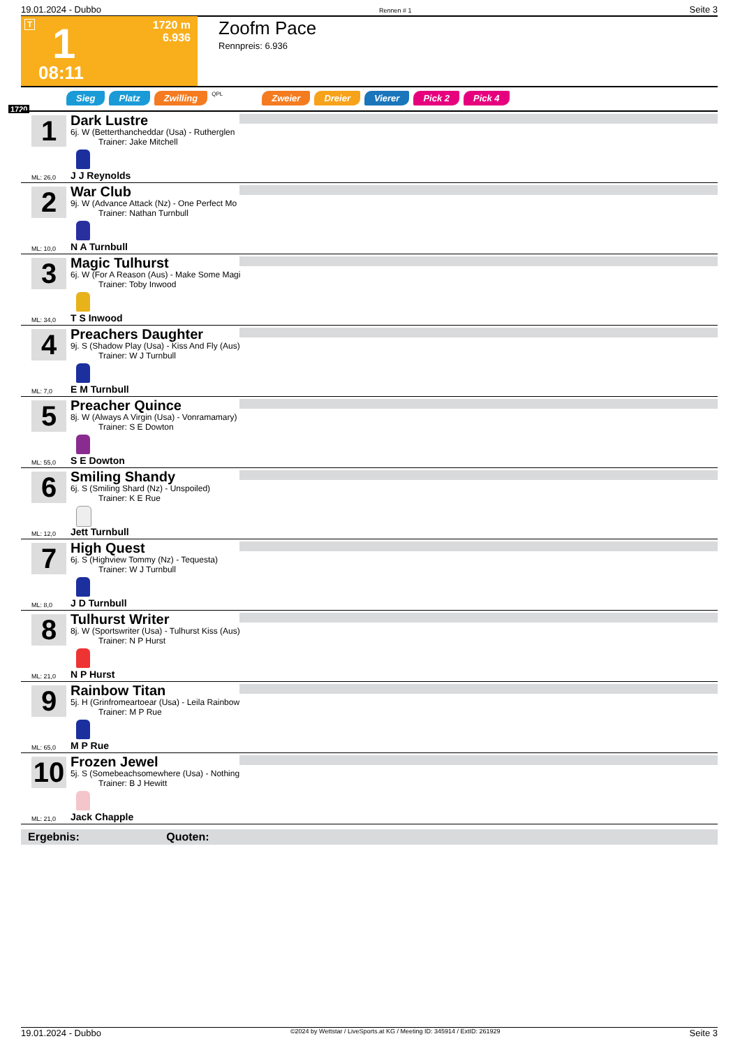19.01.2024 - Dubbo Rennen # 1 Seite 3
T 1 1720 m
6.936
08:11
Zoofm Pace
Rennpreis: 6.936
1720
Sieg Platz Zwilling QPL Zweier Dreier Vierer Pick 2 Pick 4
1
Dark Lustre
6j. W (Betterthancheddar (Usa) - Rutherglen
Trainer: Jake Mitchell
ML: 26,0 J J Reynolds
2
War Club
9j. W (Advance Attack (Nz) - One Perfect Mo
Trainer: Nathan Turnbull
ML: 10,0 N A Turnbull
3
Magic Tulhurst
6j. W (For A Reason (Aus) - Make Some Magi
Trainer: Toby Inwood
ML: 34,0 T S Inwood
4
Preachers Daughter
9j. S (Shadow Play (Usa) - Kiss And Fly (Aus)
Trainer: W J Turnbull
ML: 7,0 E M Turnbull
5
Preacher Quince
8j. W (Always A Virgin (Usa) - Vonramamary)
Trainer: S E Dowton
ML: 55,0 S E Dowton
6
Smiling Shandy
6j. S (Smiling Shard (Nz) - Unspoiled)
Trainer: K E Rue
ML: 12,0 Jett Turnbull
7
High Quest
6j. S (Highview Tommy (Nz) - Tequesta)
Trainer: W J Turnbull
ML: 8,0 J D Turnbull
8
Tulhurst Writer
8j. W (Sportswriter (Usa) - Tulhurst Kiss (Aus)
Trainer: N P Hurst
ML: 21,0 N P Hurst
9
Rainbow Titan
5j. H (Grinfromeartoear (Usa) - Leila Rainbow
Trainer: M P Rue
ML: 65,0 M P Rue
10
Frozen Jewel
5j. S (Somebeachsomewhere (Usa) - Nothing
Trainer: B J Hewitt
ML: 21,0 Jack Chapple
Ergebnis: Quoten:
19.01.2024 - Dubbo ©2024 by Wettstar / LiveSports.at KG / Meeting ID: 345914 / ExtID: 261929 Seite 3